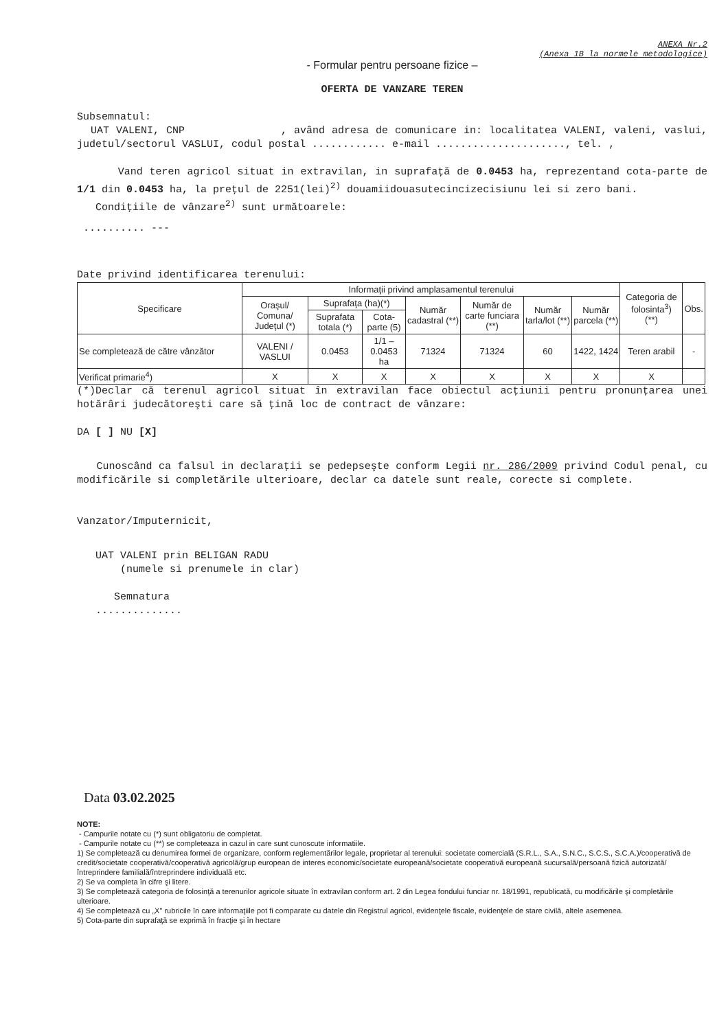ANEXA Nr.2
(Anexa 1B la normele metodologice)
- Formular pentru persoane fizice –
OFERTA DE VANZARE TEREN
Subsemnatul:
UAT VALENI, CNP , având adresa de comunicare in: localitatea VALENI, valeni, vaslui, judetul/sectorul VASLUI, codul postal ............ e-mail ....................., tel. ,
Vand teren agricol situat in extravilan, in suprafaţă de 0.0453 ha, reprezentand cota-parte de 1/1 din 0.0453 ha, la preţul de 2251(lei)<sup>2)</sup> douamiidouasutecincizecisiunu lei si zero bani.
Condiţiile de vânzare<sup>2)</sup> sunt următoarele:
.......... ---
Date privind identificarea terenului:
| Specificare | Informaţii privind amplasamentul terenului | | | | | | | Categoria de folosinta<sup>3</sup>) (**) | Obs. |
| --- | --- | --- | --- | --- | --- | --- | --- | --- | --- |
| | Oraşul/ Comuna/ Judeţul (*) | Suprafaţa (ha)(*) | | Număr cadastral (**) | Număr de carte funciara (**) | Număr tarla/lot (**) | Număr parcela (**) | | |
| | | Suprafata totala (*) | Cota-parte (5) | | | | | | |
| Se completează de către vânzător | VALENI / VASLUI | 0.0453 | 1/1 – 0.0453 ha | 71324 | 71324 | 60 | 1422, 1424 | Teren arabil | - |
| Verificat primarie<sup>4</sup>) | X | X | X | X | X | X | X | X | |
(*)Declar că terenul agricol situat în extravilan face obiectul acţiunii pentru pronunţarea unei hotărâri judecătoreşti care să ţină loc de contract de vânzare:
DA [ ] NU [X]
Cunoscând ca falsul in declaraţii se pedepseşte conform Legii nr. 286/2009 privind Codul penal, cu modificările si completările ulterioare, declar ca datele sunt reale, corecte si complete.
Vanzator/Imputernicit,
UAT VALENI prin BELIGAN RADU
(numele si prenumele in clar)
Semnatura
..............
Data 03.02.2025
NOTE:
- Campurile notate cu (*) sunt obligatoriu de completat.
- Campurile notate cu (**) se completeaza in cazul in care sunt cunoscute informatiile.
1) Se completează cu denumirea formei de organizare, conform reglementărilor legale, proprietar al terenului: societate comercială (S.R.L., S.A., S.N.C., S.C.S., S.C.A.)/cooperativă de credit/societate cooperativă/cooperativă agricolă/grup european de interes economic/societate europeană/societate cooperativă europeană sucursală/persoană fizică autorizată/întreprindere familială/întreprindere individuală etc.
2) Se va completa în cifre şi litere.
3) Se completează categoria de folosinţă a terenurilor agricole situate în extravilan conform art. 2 din Legea fondului funciar nr. 18/1991, republicată, cu modificările şi completările ulterioare.
4) Se completează cu „X" rubricile în care informaţiile pot fi comparate cu datele din Registrul agricol, evidenţele fiscale, evidenţele de stare civilă, altele asemenea.
5) Cota-parte din suprafaţă se exprimă în fracţie şi în hectare